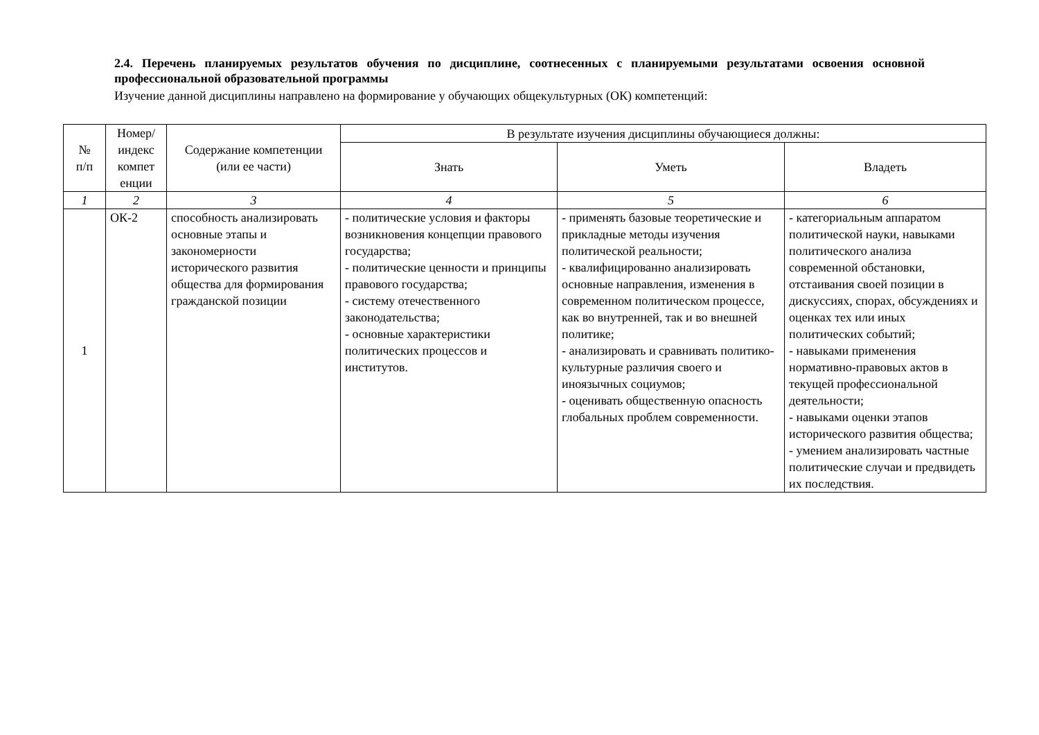2.4. Перечень планируемых результатов обучения по дисциплине, соотнесенных с планируемыми результатами освоения основной профессиональной образовательной программы
Изучение данной дисциплины направлено на формирование у обучающих общекультурных (ОК) компетенций:
| № п/п | Номер/ индекс компет енции | Содержание компетенции (или ее части) | В результате изучения дисциплины обучающиеся должны: | | |
| --- | --- | --- | --- | --- | --- |
| | | | Знать | Уметь | Владеть |
| 1 | 2 | 3 | 4 | 5 | 6 |
| 1 | ОК-2 | способность анализировать основные этапы и закономерности исторического развития общества для формирования гражданской позиции | - политические условия и факторы возникновения концепции правового государства; - политические ценности и принципы правового государства; - систему отечественного законодательства; - основные характеристики политических процессов и институтов. | - применять базовые теоретические и прикладные методы изучения политической реальности; - квалифицированно анализировать основные направления, изменения в современном политическом процессе, как во внутренней, так и во внешней политике; - анализировать и сравнивать политико-культурные различия своего и иноязычных социумов; - оценивать общественную опасность глобальных проблем современности. | - категориальным аппаратом политической науки, навыками политического анализа современной обстановки, отстаивания своей позиции в дискуссиях, спорах, обсуждениях и оценках тех или иных политических событий; - навыками применения нормативно-правовых актов в текущей профессиональной деятельности; - навыками оценки этапов исторического развития общества; - умением анализировать частные политические случаи и предвидеть их последствия. |